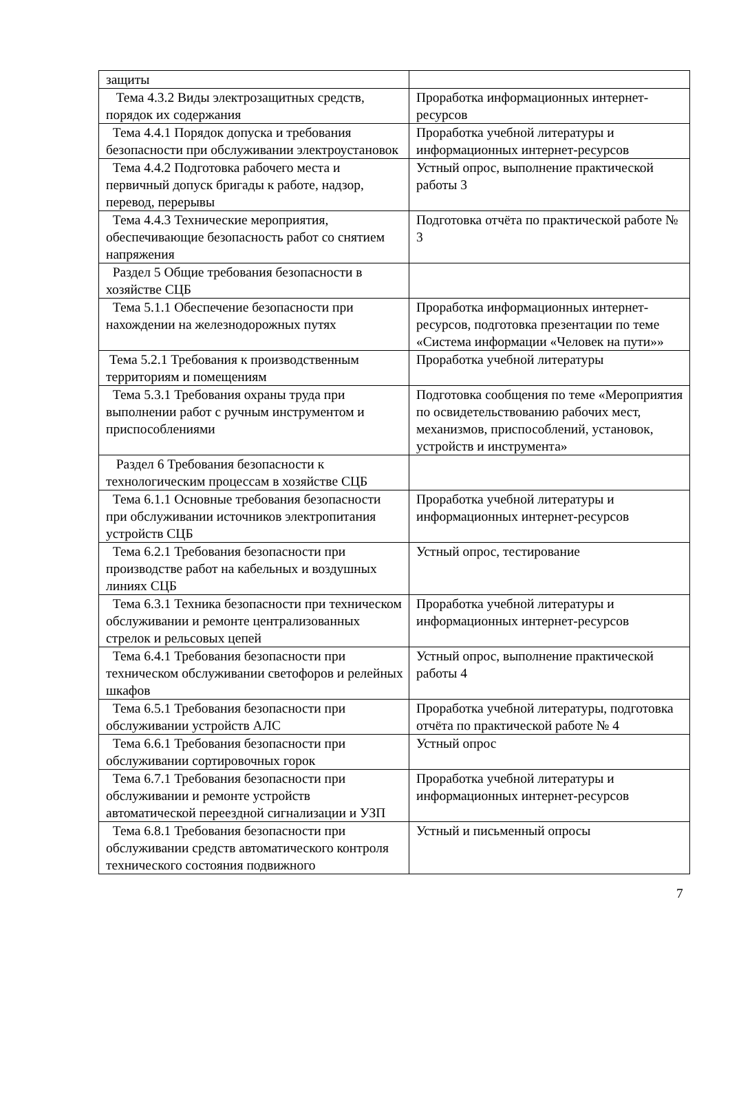| защиты | |
| Тема 4.3.2 Виды электрозащитных средств, порядок их содержания | Проработка информационных интернет-ресурсов |
| Тема 4.4.1 Порядок допуска и требования безопасности при обслуживании электроустановок | Проработка учебной литературы и информационных интернет-ресурсов |
| Тема 4.4.2 Подготовка рабочего места и первичный допуск бригады к работе, надзор, перевод, перерывы | Устный опрос, выполнение практической работы 3 |
| Тема 4.4.3 Технические мероприятия, обеспечивающие безопасность работ со снятием напряжения | Подготовка отчёта по практической работе № 3 |
| Раздел 5 Общие требования безопасности в хозяйстве СЦБ | |
| Тема 5.1.1 Обеспечение безопасности при нахождении на железнодорожных путях | Проработка информационных интернет-ресурсов, подготовка презентации по теме «Система информации «Человек на пути»» |
| Тема 5.2.1 Требования к производственным территориям и помещениям | Проработка учебной литературы |
| Тема 5.3.1 Требования охраны труда при выполнении работ с ручным инструментом и приспособлениями | Подготовка сообщения по теме «Мероприятия по освидетельствованию рабочих мест, механизмов, приспособлений, установок, устройств и инструмента» |
| Раздел 6 Требования безопасности к технологическим процессам в хозяйстве СЦБ | |
| Тема 6.1.1 Основные требования безопасности при обслуживании источников электропитания устройств СЦБ | Проработка учебной литературы и информационных интернет-ресурсов |
| Тема 6.2.1 Требования безопасности при производстве работ на кабельных и воздушных линиях СЦБ | Устный опрос, тестирование |
| Тема 6.3.1 Техника безопасности при техническом обслуживании и ремонте централизованных стрелок и рельсовых цепей | Проработка учебной литературы и информационных интернет-ресурсов |
| Тема 6.4.1 Требования безопасности при техническом обслуживании светофоров и релейных шкафов | Устный опрос, выполнение практической работы 4 |
| Тема 6.5.1 Требования безопасности при обслуживании устройств АЛС | Проработка учебной литературы, подготовка отчёта по практической работе № 4 |
| Тема 6.6.1 Требования безопасности при обслуживании сортировочных горок | Устный опрос |
| Тема 6.7.1 Требования безопасности при обслуживании и ремонте устройств автоматической переездной сигнализации и УЗП | Проработка учебной литературы и информационных интернет-ресурсов |
| Тема 6.8.1 Требования безопасности при обслуживании средств автоматического контроля технического состояния подвижного | Устный и письменный опросы |
7